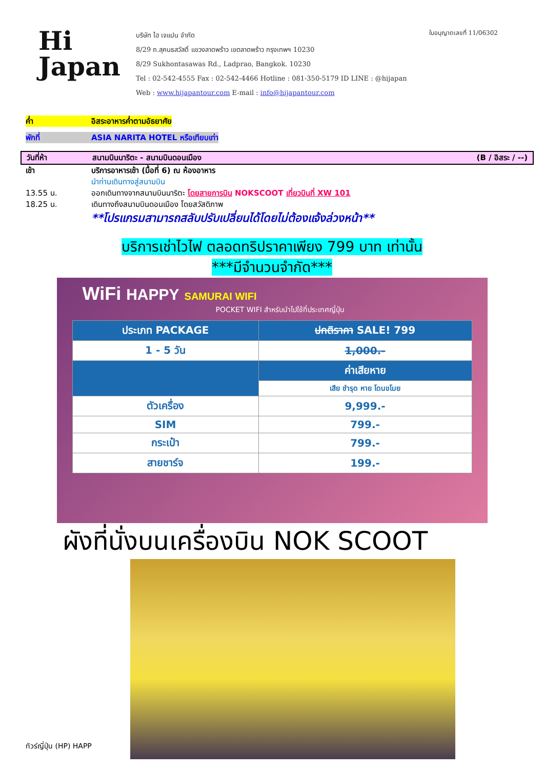Hi
Japan
บริษัท ไฮ เจแปน จำกัด
8/29 ถ.สุคนธสวัสดิ์ แขวงลาดพร้าว เขตลาดพร้าว กรุงเทพฯ 10230
8/29 Sukhontasawas Rd., Ladprao, Bangkok. 10230
Tel : 02-542-4555 Fax : 02-542-4466 Hotline : 081-350-5179 ID LINE : @hijapan
Web : www.hijapantour.com E-mail : info@hijapantour.com
ใบอนุญาตเลขที่ 11/06302
ค่ำ อิสระอาหารค่ำตามอัธยาศัย
พักที่ ASIA NARITA HOTEL หรือเทียบเท่า
วันที่ห้า สนามบินนาริตะ - สนามบินดอนเมือง (B / อิสระ / --)
เช้า บริการอาหารเช้า (มื้อที่ 6) ณ ห้องอาหาร
นำท่านเดินทางสู่สนามบิน
13.55 น. ออกเดินทางจากสนามบินนาริตะ โดยสายการบิน NOKSCOOT เที่ยวบินที่ XW 101
18.25 น. เดินทางถึงสนามบินดอนเมือง โดยสวัสดิภาพ
**โปรแกรมสามารถสลับปรับเปลี่ยนได้โดยไม่ต้องแจ้งล่วงหน้า**
บริการเช่าไวไฟ ตลอดทริปราคาเพียง 799 บาท เท่านั้น
***มีจำนวนจำกัด***
WiFi HAPPY SAMURAI WIFI
POCKET WIFI สำหรับนำไปใช้ที่ประเทศญี่ปุ่น
| ประเภท PACKAGE | ปกติราคา SALE! 799 |
| --- | --- |
| 1 - 5 วัน | 1,000.- |
| | ค่าเสียหาย |
| | เสีย ชำรุด หาย โดนขโมย |
| ตัวเครื่อง | 9,999.- |
| SIM | 799.- |
| กระเป๋า | 799.- |
| สายชาร์จ | 199.- |
ผังที่นั่งบนเครื่องบิน NOK SCOOT
ทัวร์ญี่ปุ่น (HP) HAPP